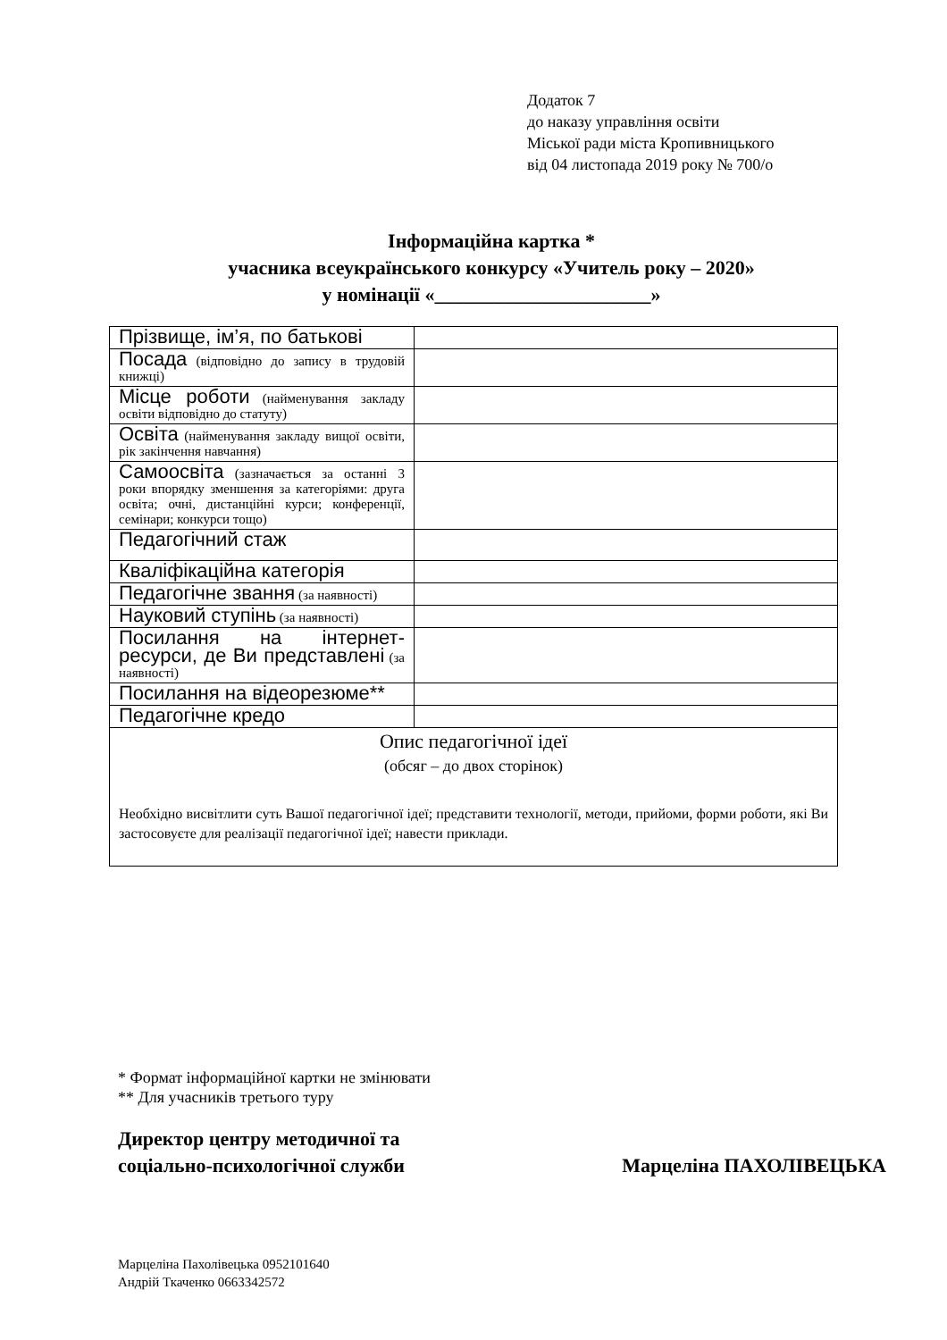Додаток 7
до наказу управління освіти
Міської ради міста Кропивницького
від 04 листопада 2019 року № 700/о
Інформаційна картка *
учасника всеукраїнського конкурсу «Учитель року – 2020»
у номінації «______________________»
| Прізвище, ім’я, по батькові | |
| Посада (відповідно до запису в трудовій книжці) | |
| Місце роботи (найменування закладу освіти відповідно до статуту) | |
| Освіта (найменування закладу вищої освіти, рік закінчення навчання) | |
| Самоосвіта (зазначається за останні 3 роки впорядку зменшення за категоріями: друга освіта; очні, дистанційні курси; конференції, семінари; конкурси тощо) | |
| Педагогічний стаж | |
| Кваліфікаційна категорія | |
| Педагогічне звання (за наявності) | |
| Науковий ступінь (за наявності) | |
| Посилання на інтернет-ресурси, де Ви представлені (за наявності) | |
| Посилання на відеорезюме** | |
| Педагогічне кредо | |
| Опис педагогічної ідеї (обсяг – до двох сторінок) Необхідно висвітлити суть Вашої педагогічної ідеї; представити технології, методи, прийоми, форми роботи, які Ви застосовуєте для реалізації педагогічної ідеї; навести приклади. | |
* Формат інформаційної картки не змінювати
** Для учасників третього туру
Директор центру методичної та
соціально-психологічної служби
Марцеліна ПАХОЛІВЕЦЬКА
Марцеліна Пахолівецька 0952101640
Андрій Ткаченко 0663342572